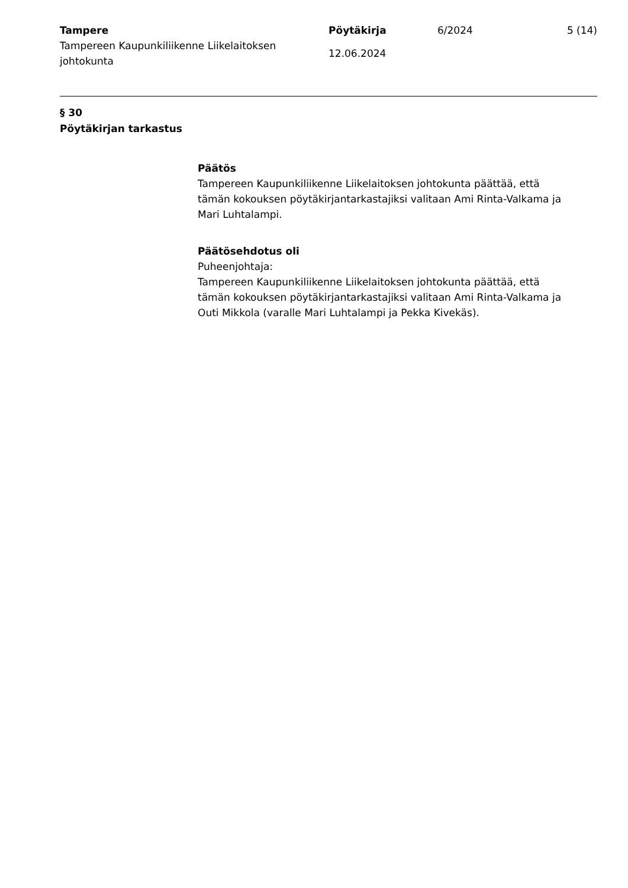Tampere
Tampereen Kaupunkiliikenne Liikelaitoksen johtokunta
Pöytäkirja
12.06.2024
6/2024 5 (14)
§ 30
Pöytäkirjan tarkastus
Päätös
Tampereen Kaupunkiliikenne Liikelaitoksen johtokunta päättää, että tämän kokouksen pöytäkirjantarkastajiksi valitaan Ami Rinta-Valkama ja Mari Luhtalampi.
Päätösehdotus oli
Puheenjohtaja:
Tampereen Kaupunkiliikenne Liikelaitoksen johtokunta päättää, että tämän kokouksen pöytäkirjantarkastajiksi valitaan Ami Rinta-Valkama ja Outi Mikkola (varalle Mari Luhtalampi ja Pekka Kivekäs).